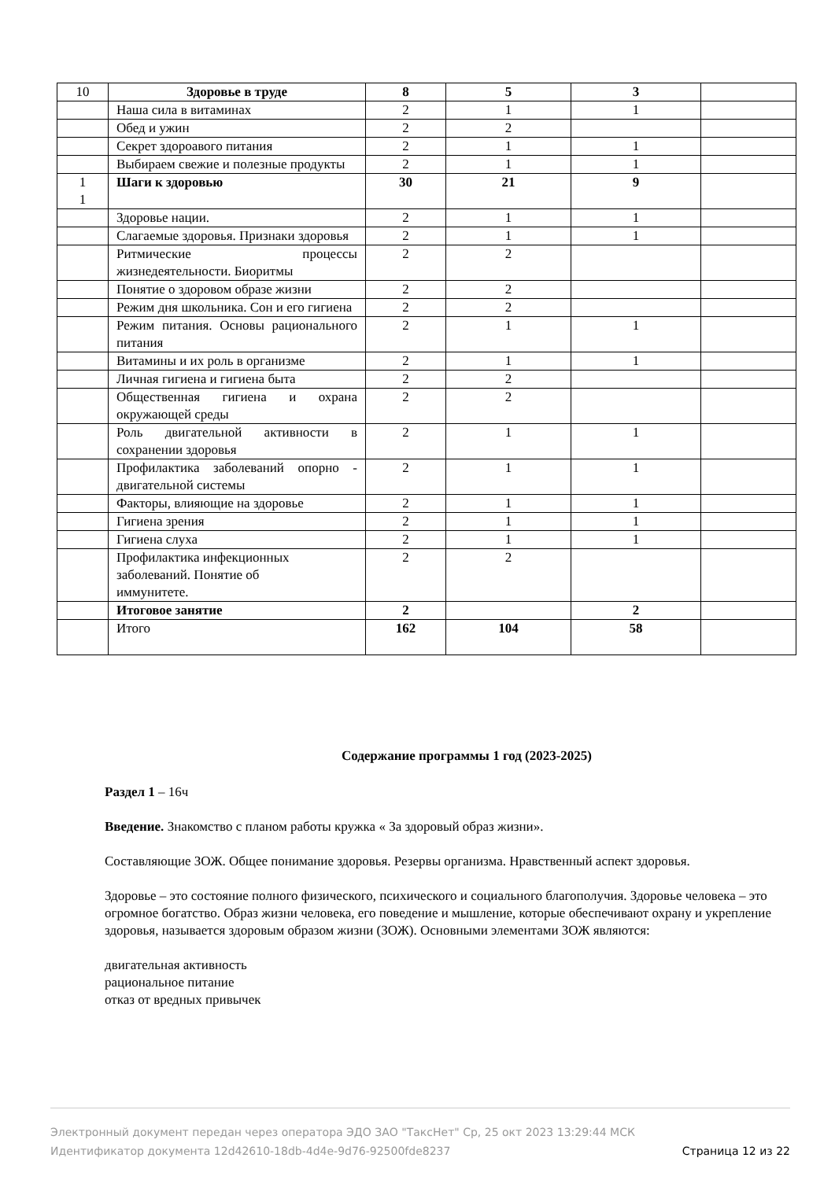| 10 | Здоровье в труде | 8 | 5 | 3 | |
| | Наша сила в витаминах | 2 | 1 | 1 | |
| | Обед и ужин | 2 | 2 | | |
| | Секрет здороавого питания | 2 | 1 | 1 | |
| | Выбираем свежие и полезные продукты | 2 | 1 | 1 | |
| 1 1 | Шаги к здоровью | 30 | 21 | 9 | |
| | Здоровье нации. | 2 | 1 | 1 | |
| | Слагаемые здоровья. Признаки здоровья | 2 | 1 | 1 | |
| | Ритмические процессы жизнедеятельности. Биоритмы | 2 | 2 | | |
| | Понятие о здоровом образе жизни | 2 | 2 | | |
| | Режим дня школьника. Сон и его гигиена | 2 | 2 | | |
| | Режим питания. Основы рационального питания | 2 | 1 | 1 | |
| | Витамины и их роль в организме | 2 | 1 | 1 | |
| | Личная гигиена и гигиена быта | 2 | 2 | | |
| | Общественная гигиена и охрана окружающей среды | 2 | 2 | | |
| | Роль двигательной активности в сохранении здоровья | 2 | 1 | 1 | |
| | Профилактика заболеваний опорно - двигательной системы | 2 | 1 | 1 | |
| | Факторы, влияющие на здоровье | 2 | 1 | 1 | |
| | Гигиена зрения | 2 | 1 | 1 | |
| | Гигиена слуха | 2 | 1 | 1 | |
| | Профилактика инфекционных заболеваний. Понятие об иммунитете. | 2 | 2 | | |
| | Итоговое занятие | 2 | | 2 | |
| | Итого | 162 | 104 | 58 | |
Содержание программы 1 год (2023-2025)
Раздел 1 – 16ч
Введение. Знакомство с планом работы кружка « За здоровый образ жизни».
Составляющие ЗОЖ. Общее понимание здоровья. Резервы организма. Нравственный аспект здоровья.
Здоровье – это состояние полного физического, психического и социального благополучия. Здоровье человека – это огромное богатство. Образ жизни человека, его поведение и мышление, которые обеспечивают охрану и укрепление здоровья, называется здоровым образом жизни (ЗОЖ). Основными элементами ЗОЖ являются:
двигательная активность
рациональное питание
отказ от вредных привычек
Электронный документ передан через оператора ЭДО ЗАО "ТаксНет" Ср, 25 окт 2023 13:29:44 МСК
Страница 12 из 22 Идентификатор документа 12d42610-18db-4d4e-9d76-92500fde8237